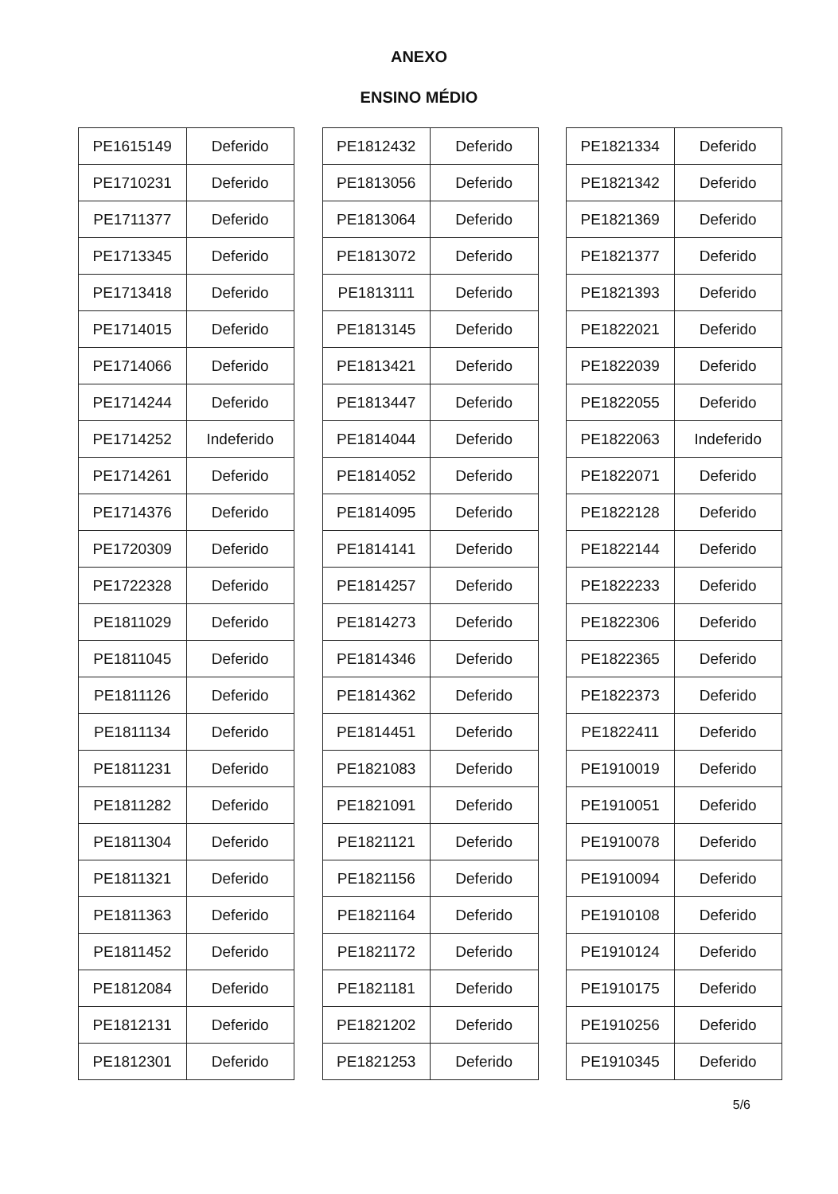ANEXO
ENSINO MÉDIO
| PE1615149 | Deferido |
| PE1710231 | Deferido |
| PE1711377 | Deferido |
| PE1713345 | Deferido |
| PE1713418 | Deferido |
| PE1714015 | Deferido |
| PE1714066 | Deferido |
| PE1714244 | Deferido |
| PE1714252 | Indeferido |
| PE1714261 | Deferido |
| PE1714376 | Deferido |
| PE1720309 | Deferido |
| PE1722328 | Deferido |
| PE1811029 | Deferido |
| PE1811045 | Deferido |
| PE1811126 | Deferido |
| PE1811134 | Deferido |
| PE1811231 | Deferido |
| PE1811282 | Deferido |
| PE1811304 | Deferido |
| PE1811321 | Deferido |
| PE1811363 | Deferido |
| PE1811452 | Deferido |
| PE1812084 | Deferido |
| PE1812131 | Deferido |
| PE1812301 | Deferido |
| PE1812432 | Deferido |
| PE1813056 | Deferido |
| PE1813064 | Deferido |
| PE1813072 | Deferido |
| PE1813111 | Deferido |
| PE1813145 | Deferido |
| PE1813421 | Deferido |
| PE1813447 | Deferido |
| PE1814044 | Deferido |
| PE1814052 | Deferido |
| PE1814095 | Deferido |
| PE1814141 | Deferido |
| PE1814257 | Deferido |
| PE1814273 | Deferido |
| PE1814346 | Deferido |
| PE1814362 | Deferido |
| PE1814451 | Deferido |
| PE1821083 | Deferido |
| PE1821091 | Deferido |
| PE1821121 | Deferido |
| PE1821156 | Deferido |
| PE1821164 | Deferido |
| PE1821172 | Deferido |
| PE1821181 | Deferido |
| PE1821202 | Deferido |
| PE1821253 | Deferido |
| PE1821334 | Deferido |
| PE1821342 | Deferido |
| PE1821369 | Deferido |
| PE1821377 | Deferido |
| PE1821393 | Deferido |
| PE1822021 | Deferido |
| PE1822039 | Deferido |
| PE1822055 | Deferido |
| PE1822063 | Indeferido |
| PE1822071 | Deferido |
| PE1822128 | Deferido |
| PE1822144 | Deferido |
| PE1822233 | Deferido |
| PE1822306 | Deferido |
| PE1822365 | Deferido |
| PE1822373 | Deferido |
| PE1822411 | Deferido |
| PE1910019 | Deferido |
| PE1910051 | Deferido |
| PE1910078 | Deferido |
| PE1910094 | Deferido |
| PE1910108 | Deferido |
| PE1910124 | Deferido |
| PE1910175 | Deferido |
| PE1910256 | Deferido |
| PE1910345 | Deferido |
5/6